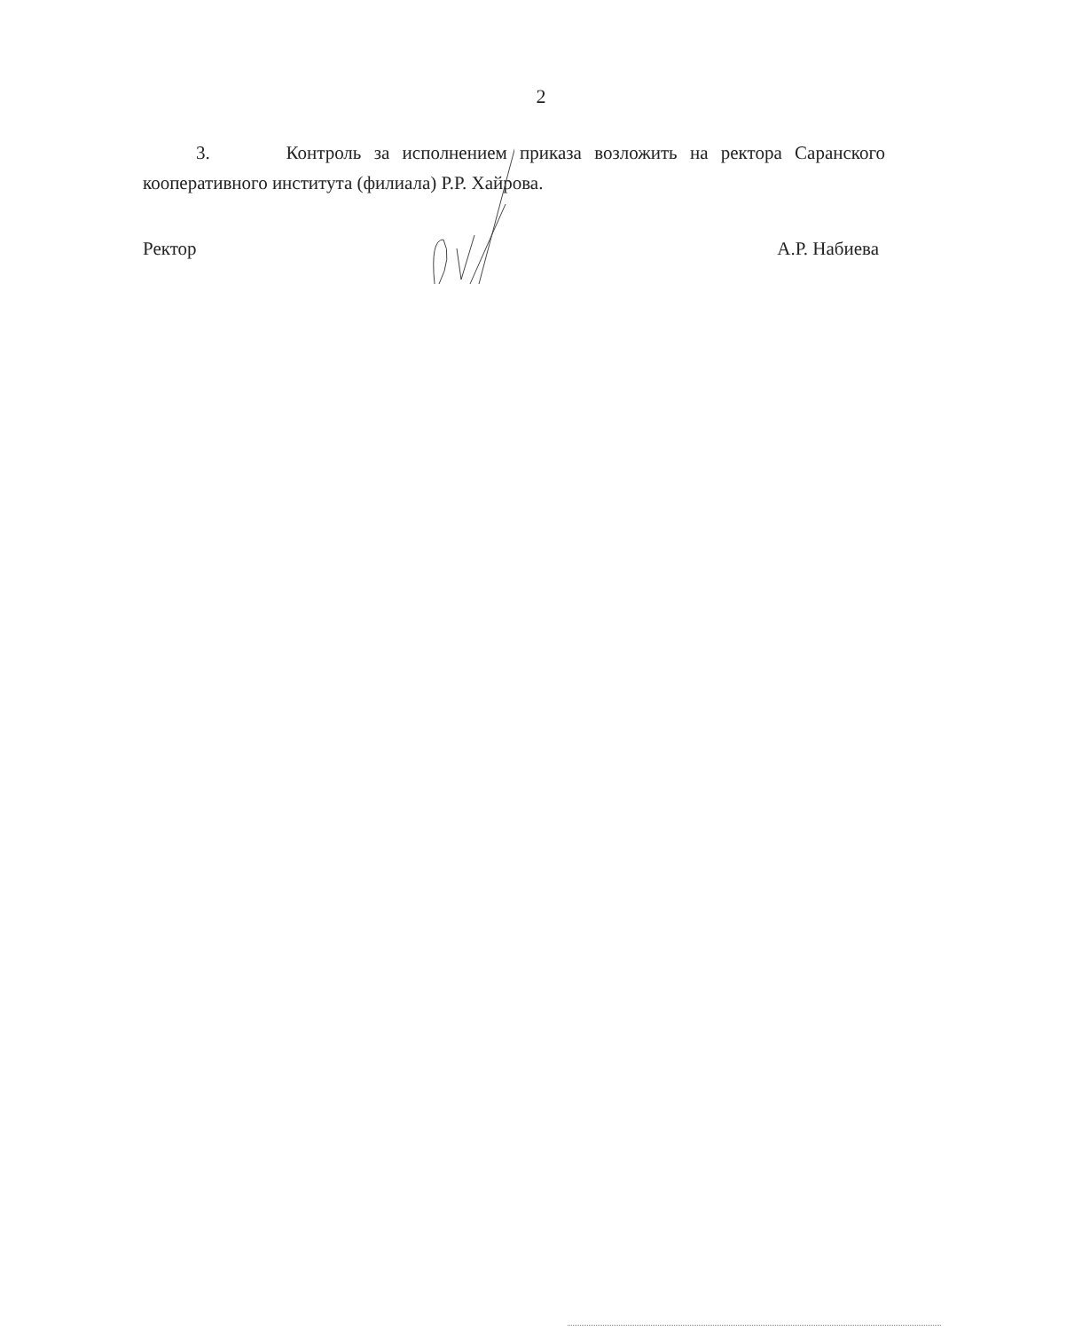2
3. Контроль за исполнением приказа возложить на ректора Саранского кооперативного института (филиала) Р.Р. Хайрова.
Ректор А.Р. Набиева